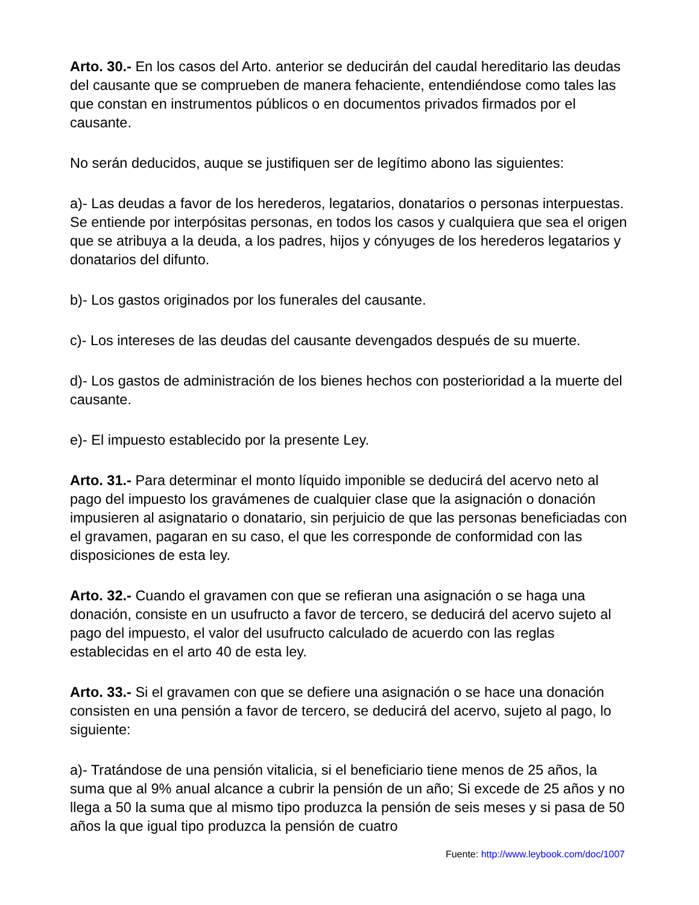Arto. 30.- En los casos del Arto. anterior se deducirán del caudal hereditario las deudas del causante que se comprueben de manera fehaciente, entendiéndose como tales las que constan en instrumentos públicos o en documentos privados firmados por el causante.
No serán deducidos, auque se justifiquen ser de legítimo abono las siguientes:
a)- Las deudas a favor de los herederos, legatarios, donatarios o personas interpuestas. Se entiende por interpósitas personas, en todos los casos y cualquiera que sea el origen que se atribuya a la deuda, a los padres, hijos y cónyuges de los herederos legatarios y donatarios del difunto.
b)- Los gastos originados por los funerales del causante.
c)- Los intereses de las deudas del causante devengados después de su muerte.
d)- Los gastos de administración de los bienes hechos con posterioridad a la muerte del causante.
e)- El impuesto establecido por la presente Ley.
Arto. 31.- Para determinar el monto líquido imponible se deducirá del acervo neto al pago del impuesto los gravámenes de cualquier clase que la asignación o donación impusieren al asignatario o donatario, sin perjuicio de que las personas beneficiadas con el gravamen, pagaran en su caso, el que les corresponde de conformidad con las disposiciones de esta ley.
Arto. 32.- Cuando el gravamen con que se refieran una asignación o se haga una donación, consiste en un usufructo a favor de tercero, se deducirá del acervo sujeto al pago del impuesto, el valor del usufructo calculado de acuerdo con las reglas establecidas en el arto 40 de esta ley.
Arto. 33.- Si el gravamen con que se defiere una asignación o se hace una donación consisten en una pensión a favor de tercero, se deducirá del acervo, sujeto al pago, lo siguiente:
a)- Tratándose de una pensión vitalicia, si el beneficiario tiene menos de 25 años, la suma que al 9% anual alcance a cubrir la pensión de un año; Si excede de 25 años y no llega a 50 la suma que al mismo tipo produzca la pensión de seis meses y si pasa de 50 años la que igual tipo produzca la pensión de cuatro
Fuente: http://www.leybook.com/doc/1007